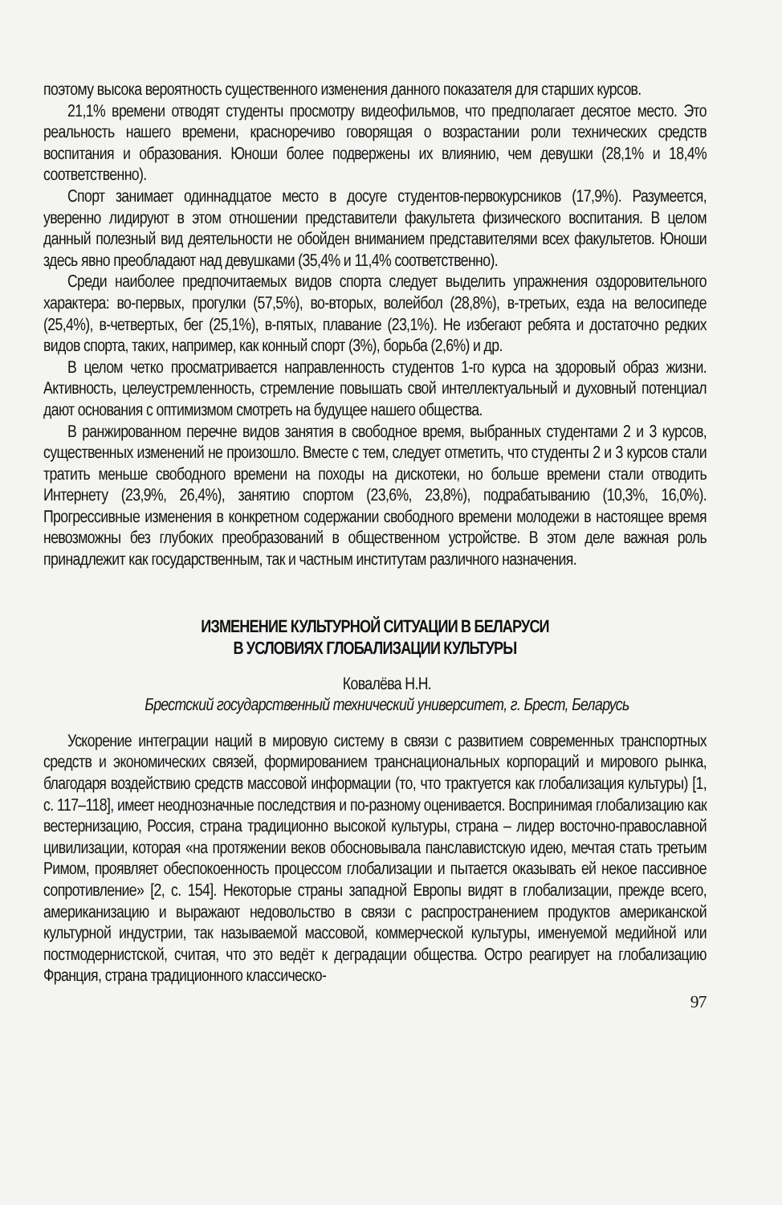поэтому высока вероятность существенного изменения данного показателя для старших курсов.
21,1% времени отводят студенты просмотру видеофильмов, что предполагает десятое место. Это реальность нашего времени, красноречиво говорящая о возрастании роли технических средств воспитания и образования. Юноши более подвержены их влиянию, чем девушки (28,1% и 18,4% соответственно).
Спорт занимает одиннадцатое место в досуге студентов-первокурсников (17,9%). Разумеется, уверенно лидируют в этом отношении представители факультета физического воспитания. В целом данный полезный вид деятельности не обойден вниманием представителями всех факультетов. Юноши здесь явно преобладают над девушками (35,4% и 11,4% соответственно).
Среди наиболее предпочитаемых видов спорта следует выделить упражнения оздоровительного характера: во-первых, прогулки (57,5%), во-вторых, волейбол (28,8%), в-третьих, езда на велосипеде (25,4%), в-четвертых, бег (25,1%), в-пятых, плавание (23,1%). Не избегают ребята и достаточно редких видов спорта, таких, например, как конный спорт (3%), борьба (2,6%) и др.
В целом четко просматривается направленность студентов 1-го курса на здоровый образ жизни. Активность, целеустремленность, стремление повышать свой интеллектуальный и духовный потенциал дают основания с оптимизмом смотреть на будущее нашего общества.
В ранжированном перечне видов занятия в свободное время, выбранных студентами 2 и 3 курсов, существенных изменений не произошло. Вместе с тем, следует отметить, что студенты 2 и 3 курсов стали тратить меньше свободного времени на походы на дискотеки, но больше времени стали отводить Интернету (23,9%, 26,4%), занятию спортом (23,6%, 23,8%), подрабатыванию (10,3%, 16,0%). Прогрессивные изменения в конкретном содержании свободного времени молодежи в настоящее время невозможны без глубоких преобразований в общественном устройстве. В этом деле важная роль принадлежит как государственным, так и частным институтам различного назначения.
ИЗМЕНЕНИЕ КУЛЬТУРНОЙ СИТУАЦИИ В БЕЛАРУСИ
В УСЛОВИЯХ ГЛОБАЛИЗАЦИИ КУЛЬТУРЫ
Ковалёва Н.Н.
Брестский государственный технический университет, г. Брест, Беларусь
Ускорение интеграции наций в мировую систему в связи с развитием современных транспортных средств и экономических связей, формированием транснациональных корпораций и мирового рынка, благодаря воздействию средств массовой информации (то, что трактуется как глобализация культуры) [1, с. 117–118], имеет неоднозначные последствия и по-разному оценивается. Воспринимая глобализацию как вестернизацию, Россия, страна традиционно высокой культуры, страна – лидер восточно-православной цивилизации, которая «на протяжении веков обосновывала панславистскую идею, мечтая стать третьим Римом, проявляет обеспокоенность процессом глобализации и пытается оказывать ей некое пассивное сопротивление» [2, с. 154]. Некоторые страны западной Европы видят в глобализации, прежде всего, американизацию и выражают недовольство в связи с распространением продуктов американской культурной индустрии, так называемой массовой, коммерческой культуры, именуемой медийной или постмодернистской, считая, что это ведёт к деградации общества. Остро реагирует на глобализацию Франция, страна традиционного классическо-
97